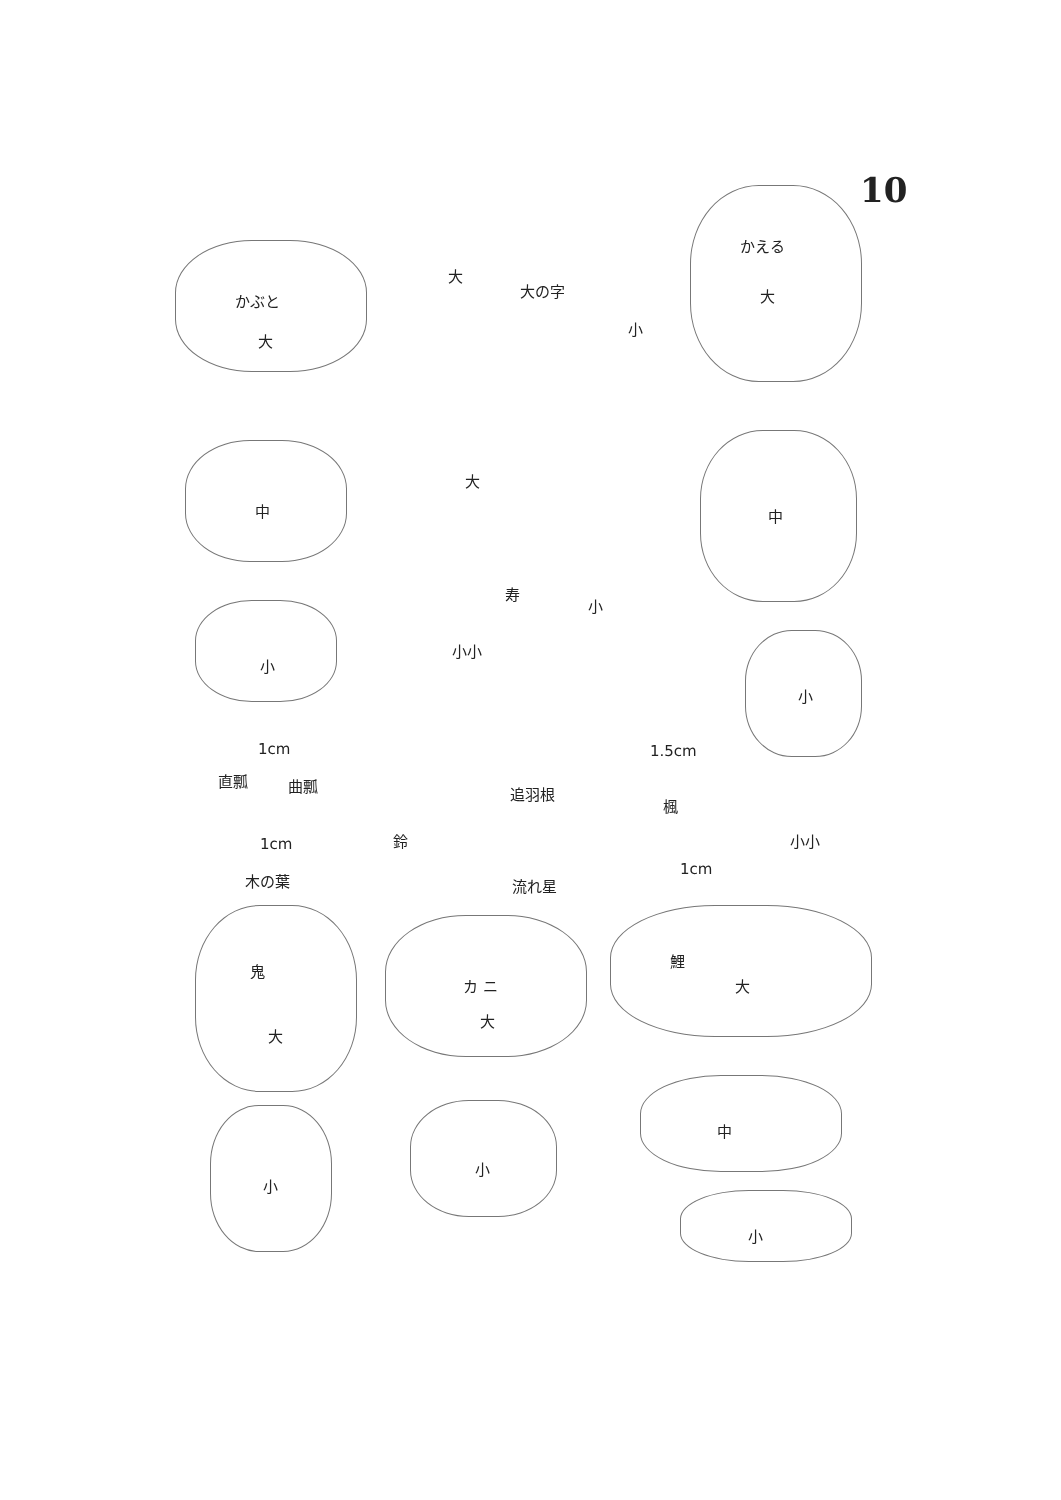10
かぶと
大
大
大の字
小
かえる
大
中
大
中
寿
小
小
小小
小
1cm
直瓢 曲瓢 追羽根
1.5cm
楓
1cm 鈴 小小
木の葉 流れ星
1cm
鬼
大
カ ニ
大
鯉
大
中
小
小
小